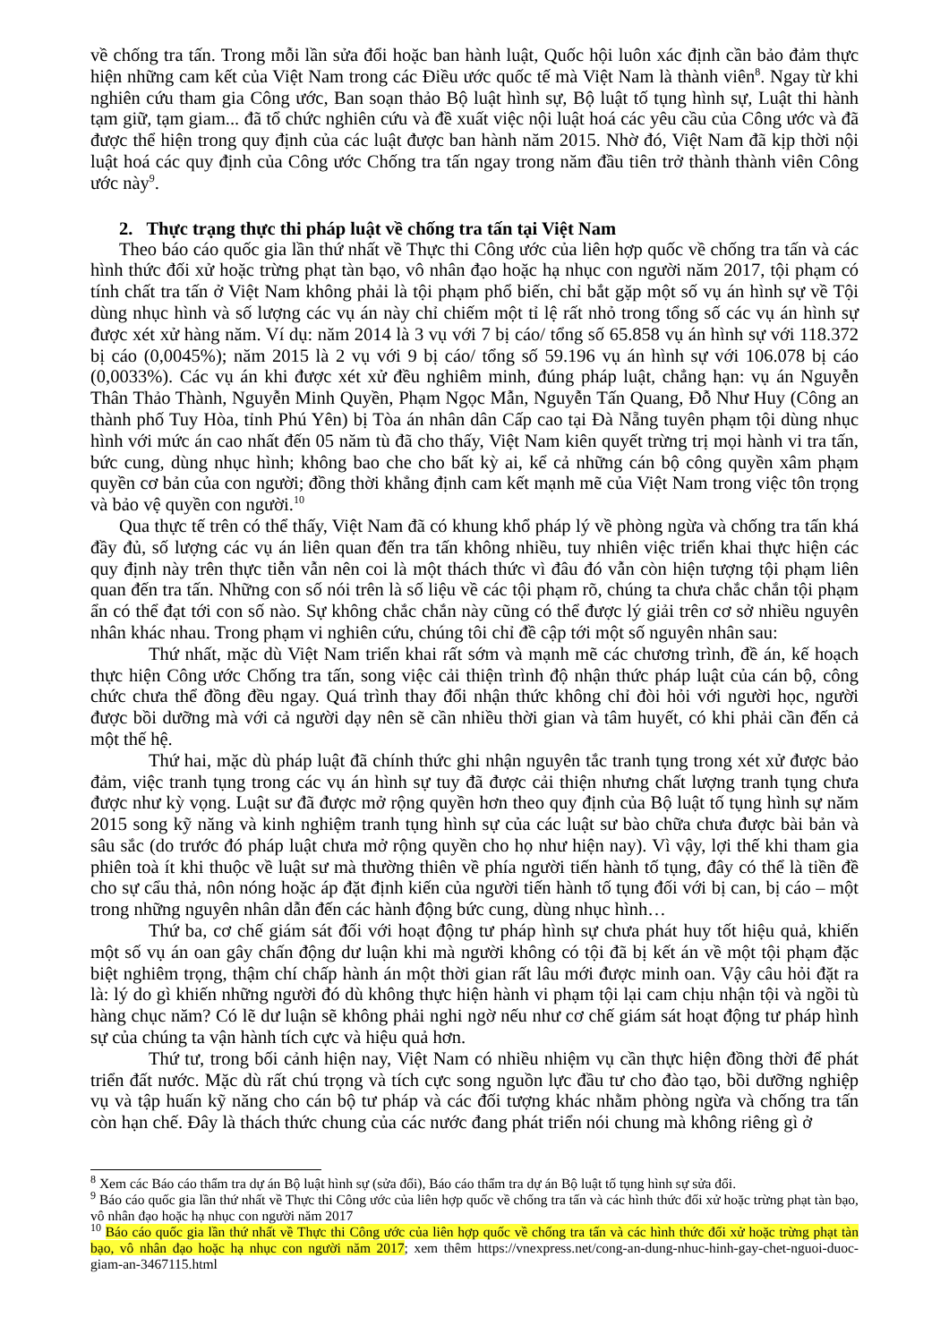về chống tra tấn. Trong mỗi lần sửa đổi hoặc ban hành luật, Quốc hội luôn xác định cần bảo đảm thực hiện những cam kết của Việt Nam trong các Điều ước quốc tế mà Việt Nam là thành viên<sup>8</sup>. Ngay từ khi nghiên cứu tham gia Công ước, Ban soạn thảo Bộ luật hình sự, Bộ luật tố tụng hình sự, Luật thi hành tạm giữ, tạm giam... đã tổ chức nghiên cứu và đề xuất việc nội luật hoá các yêu cầu của Công ước và đã được thể hiện trong quy định của các luật được ban hành năm 2015. Nhờ đó, Việt Nam đã kịp thời nội luật hoá các quy định của Công ước Chống tra tấn ngay trong năm đầu tiên trở thành thành viên Công ước này<sup>9</sup>.
2. Thực trạng thực thi pháp luật về chống tra tấn tại Việt Nam
Theo báo cáo quốc gia lần thứ nhất về Thực thi Công ước của liên hợp quốc về chống tra tấn và các hình thức đối xử hoặc trừng phạt tàn bạo, vô nhân đạo hoặc hạ nhục con người năm 2017, tội phạm có tính chất tra tấn ở Việt Nam không phải là tội phạm phổ biến, chỉ bắt gặp một số vụ án hình sự về Tội dùng nhục hình và số lượng các vụ án này chỉ chiếm một tỉ lệ rất nhỏ trong tổng số các vụ án hình sự được xét xử hàng năm. Ví dụ: năm 2014 là 3 vụ với 7 bị cáo/ tổng số 65.858 vụ án hình sự với 118.372 bị cáo (0,0045%); năm 2015 là 2 vụ với 9 bị cáo/ tổng số 59.196 vụ án hình sự với 106.078 bị cáo (0,0033%). Các vụ án khi được xét xử đều nghiêm minh, đúng pháp luật, chẳng hạn: vụ án Nguyễn Thân Thảo Thành, Nguyễn Minh Quyền, Phạm Ngọc Mẫn, Nguyễn Tấn Quang, Đỗ Như Huy (Công an thành phố Tuy Hòa, tỉnh Phú Yên) bị Tòa án nhân dân Cấp cao tại Đà Nẵng tuyên phạm tội dùng nhục hình với mức án cao nhất đến 05 năm tù đã cho thấy, Việt Nam kiên quyết trừng trị mọi hành vi tra tấn, bức cung, dùng nhục hình; không bao che cho bất kỳ ai, kể cả những cán bộ công quyền xâm phạm quyền cơ bản của con người; đồng thời khẳng định cam kết mạnh mẽ của Việt Nam trong việc tôn trọng và bảo vệ quyền con người.<sup>10</sup>
Qua thực tế trên có thể thấy, Việt Nam đã có khung khổ pháp lý về phòng ngừa và chống tra tấn khá đầy đủ, số lượng các vụ án liên quan đến tra tấn không nhiều, tuy nhiên việc triển khai thực hiện các quy định này trên thực tiễn vẫn nên coi là một thách thức vì đâu đó vẫn còn hiện tượng tội phạm liên quan đến tra tấn. Những con số nói trên là số liệu về các tội phạm rõ, chúng ta chưa chắc chắn tội phạm ẩn có thể đạt tới con số nào. Sự không chắc chắn này cũng có thể được lý giải trên cơ sở nhiều nguyên nhân khác nhau. Trong phạm vi nghiên cứu, chúng tôi chỉ đề cập tới một số nguyên nhân sau:
Thứ nhất, mặc dù Việt Nam triển khai rất sớm và mạnh mẽ các chương trình, đề án, kế hoạch thực hiện Công ước Chống tra tấn, song việc cải thiện trình độ nhận thức pháp luật của cán bộ, công chức chưa thể đồng đều ngay. Quá trình thay đổi nhận thức không chỉ đòi hỏi với người học, người được bồi dưỡng mà với cả người dạy nên sẽ cần nhiều thời gian và tâm huyết, có khi phải cần đến cả một thế hệ.
Thứ hai, mặc dù pháp luật đã chính thức ghi nhận nguyên tắc tranh tụng trong xét xử được bảo đảm, việc tranh tụng trong các vụ án hình sự tuy đã được cải thiện nhưng chất lượng tranh tụng chưa được như kỳ vọng. Luật sư đã được mở rộng quyền hơn theo quy định của Bộ luật tố tụng hình sự năm 2015 song kỹ năng và kinh nghiệm tranh tụng hình sự của các luật sư bào chữa chưa được bài bản và sâu sắc (do trước đó pháp luật chưa mở rộng quyền cho họ như hiện nay). Vì vậy, lợi thế khi tham gia phiên toà ít khi thuộc về luật sư mà thường thiên về phía người tiến hành tố tụng, đây có thể là tiền đề cho sự cẩu thả, nôn nóng hoặc áp đặt định kiến của người tiến hành tố tụng đối với bị can, bị cáo – một trong những nguyên nhân dẫn đến các hành động bức cung, dùng nhục hình…
Thứ ba, cơ chế giám sát đối với hoạt động tư pháp hình sự chưa phát huy tốt hiệu quả, khiến một số vụ án oan gây chấn động dư luận khi mà người không có tội đã bị kết án về một tội phạm đặc biệt nghiêm trọng, thậm chí chấp hành án một thời gian rất lâu mới được minh oan. Vậy câu hỏi đặt ra là: lý do gì khiến những người đó dù không thực hiện hành vi phạm tội lại cam chịu nhận tội và ngồi tù hàng chục năm? Có lẽ dư luận sẽ không phải nghi ngờ nếu như cơ chế giám sát hoạt động tư pháp hình sự của chúng ta vận hành tích cực và hiệu quả hơn.
Thứ tư, trong bối cảnh hiện nay, Việt Nam có nhiều nhiệm vụ cần thực hiện đồng thời để phát triển đất nước. Mặc dù rất chú trọng và tích cực song nguồn lực đầu tư cho đào tạo, bồi dưỡng nghiệp vụ và tập huấn kỹ năng cho cán bộ tư pháp và các đối tượng khác nhằm phòng ngừa và chống tra tấn còn hạn chế. Đây là thách thức chung của các nước đang phát triển nói chung mà không riêng gì ở
<sup>8</sup> Xem các Báo cáo thẩm tra dự án Bộ luật hình sự (sửa đổi), Báo cáo thẩm tra dự án Bộ luật tố tụng hình sự sửa đổi.
<sup>9</sup> Báo cáo quốc gia lần thứ nhất về Thực thi Công ước của liên hợp quốc về chống tra tấn và các hình thức đối xử hoặc trừng phạt tàn bạo, vô nhân đạo hoặc hạ nhục con người năm 2017
<sup>10</sup> Báo cáo quốc gia lần thứ nhất về Thực thi Công ước của liên hợp quốc về chống tra tấn và các hình thức đối xử hoặc trừng phạt tàn bạo, vô nhân đạo hoặc hạ nhục con người năm 2017; xem thêm https://vnexpress.net/cong-an-dung-nhuc-hinh-gay-chet-nguoi-duoc-giam-an-3467115.html